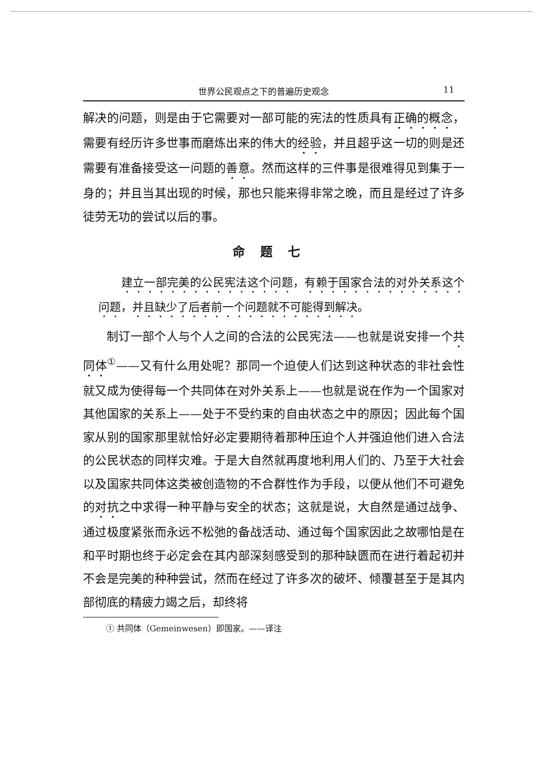世界公民观点之下的普遍历史观念 11
解决的问题，则是由于它需要对一部可能的宪法的性质具有正确的概念，需要有经历许多世事而磨炼出来的伟大的经验，并且超乎这一切的则是还需要有准备接受这一问题的善意。然而这样的三件事是很难得见到集于一身的；并且当其出现的时候，那也只能来得非常之晚，而且是经过了许多徒劳无功的尝试以后的事。
命题七
　　建立一部完美的公民宪法这个问题，有赖于国家合法的对外关系这个问题，并且缺少了后者前一个问题就不可能得到解决。
制订一部个人与个人之间的合法的公民宪法——也就是说安排一个共同体<sup>①</sup>——又有什么用处呢？那同一个迫使人们达到这种状态的非社会性就又成为使得每一个共同体在对外关系上——也就是说在作为一个国家对其他国家的关系上——处于不受约束的自由状态之中的原因；因此每个国家从别的国家那里就恰好必定要期待着那种压迫个人并强迫他们进入合法的公民状态的同样灾难。于是大自然就再度地利用人们的、乃至于大社会以及国家共同体这类被创造物的不合群性作为手段，以便从他们不可避免的对抗之中求得一种平静与安全的状态；这就是说，大自然是通过战争、通过极度紧张而永远不松弛的备战活动、通过每个国家因此之故哪怕是在和平时期也终于必定会在其内部深刻感受到的那种缺匮而在进行着起初并不会是完美的种种尝试，然而在经过了许多次的破坏、倾覆甚至于是其内部彻底的精疲力竭之后，却终将
① 共同体（Gemeinwesen）即国家。——译注